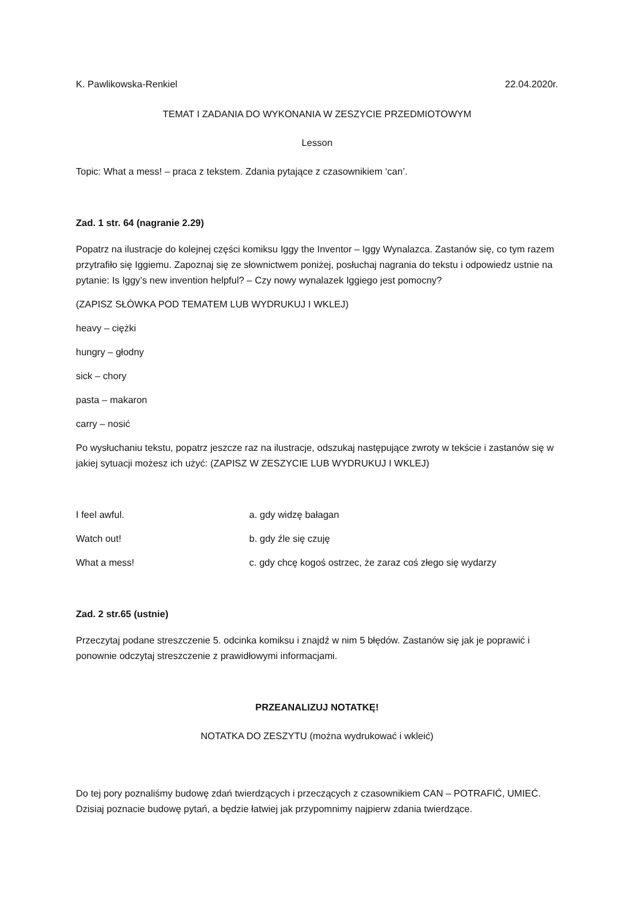K. Pawlikowska-Renkiel 22.04.2020r.
TEMAT I ZADANIA DO WYKONANIA W ZESZYCIE PRZEDMIOTOWYM
Lesson
Topic: What a mess! – praca z tekstem. Zdania pytające z czasownikiem ‘can’.
Zad. 1 str. 64 (nagranie 2.29)
Popatrz na ilustracje do kolejnej części komiksu Iggy the Inventor – Iggy Wynalazca. Zastanów się, co tym razem przytrafiło się Iggiemu. Zapoznaj się ze słownictwem poniżej, posłuchaj nagrania do tekstu i odpowiedz ustnie na pytanie: Is Iggy’s new invention helpful? – Czy nowy wynalazek Iggiego jest pomocny?
(ZAPISZ SŁÓWKA POD TEMATEM LUB WYDRUKUJ I WKLEJ)
heavy – ciężki
hungry – głodny
sick – chory
pasta – makaron
carry – nosić
Po wysłuchaniu tekstu, popatrz jeszcze raz na ilustracje, odszukaj następujące zwroty w tekście i zastanów się w jakiej sytuacji możesz ich użyć: (ZAPISZ W ZESZYCIE LUB WYDRUKUJ I WKLEJ)
I feel awful. a. gdy widzę bałagan
Watch out! b. gdy źle się czuję
What a mess! c. gdy chcę kogoś ostrzec, że zaraz coś złego się wydarzy
Zad. 2 str.65 (ustnie)
Przeczytaj podane streszczenie 5. odcinka komiksu i znajdź w nim 5 błędów. Zastanów się jak je poprawić i ponownie odczytaj streszczenie z prawidłowymi informacjami.
PRZEANALIZUJ NOTATKĘ!
NOTATKA DO ZESZYTU (można wydrukować i wkleić)
Do tej pory poznaliśmy budowę zdań twierdzących i przeczących z czasownikiem CAN – POTRAFIĆ, UMIEĆ. Dzisiaj poznacie budowę pytań, a będzie łatwiej jak przypomnimy najpierw zdania twierdzące.